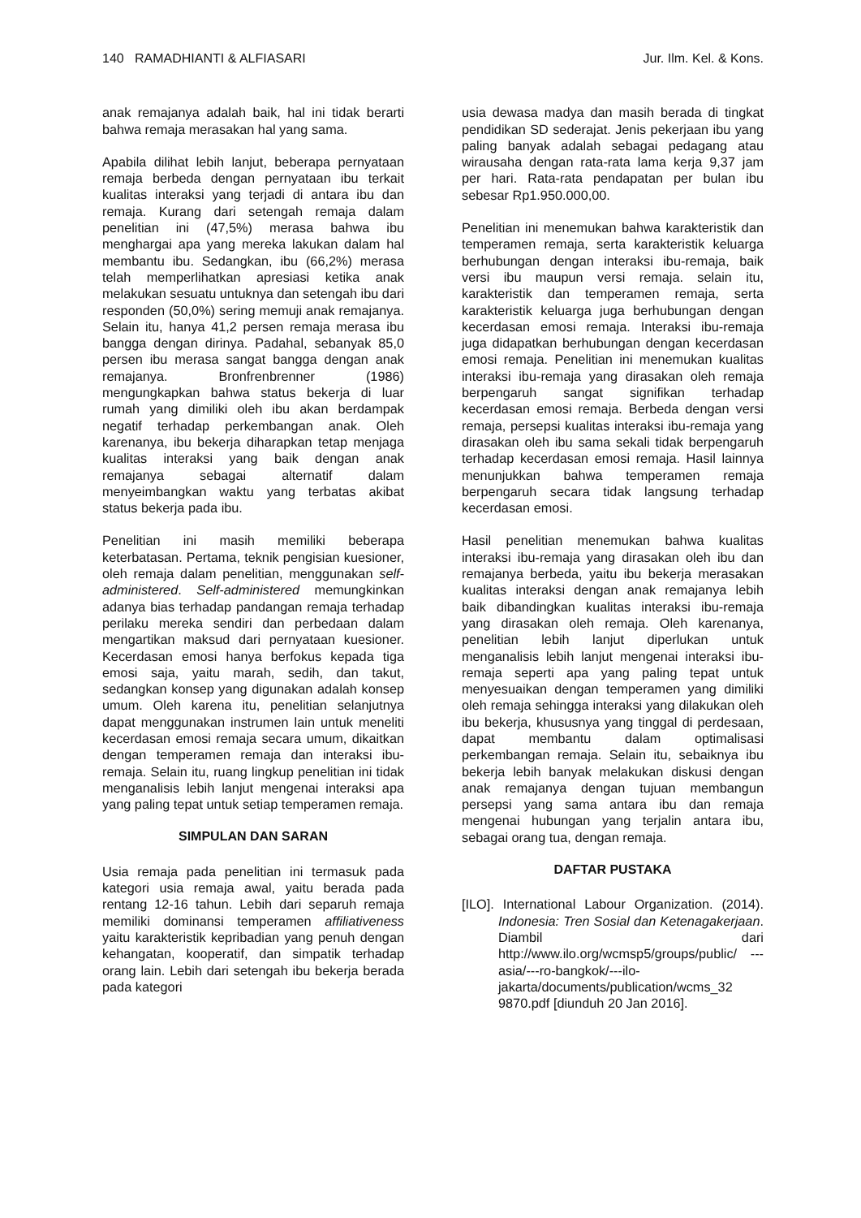140 RAMADHIANTI & ALFIASARI Jur. Ilm. Kel. & Kons.
anak remajanya adalah baik, hal ini tidak berarti bahwa remaja merasakan hal yang sama.
Apabila dilihat lebih lanjut, beberapa pernyataan remaja berbeda dengan pernyataan ibu terkait kualitas interaksi yang terjadi di antara ibu dan remaja. Kurang dari setengah remaja dalam penelitian ini (47,5%) merasa bahwa ibu menghargai apa yang mereka lakukan dalam hal membantu ibu. Sedangkan, ibu (66,2%) merasa telah memperlihatkan apresiasi ketika anak melakukan sesuatu untuknya dan setengah ibu dari responden (50,0%) sering memuji anak remajanya. Selain itu, hanya 41,2 persen remaja merasa ibu bangga dengan dirinya. Padahal, sebanyak 85,0 persen ibu merasa sangat bangga dengan anak remajanya. Bronfrenbrenner (1986) mengungkapkan bahwa status bekerja di luar rumah yang dimiliki oleh ibu akan berdampak negatif terhadap perkembangan anak. Oleh karenanya, ibu bekerja diharapkan tetap menjaga kualitas interaksi yang baik dengan anak remajanya sebagai alternatif dalam menyeimbangkan waktu yang terbatas akibat status bekerja pada ibu.
Penelitian ini masih memiliki beberapa keterbatasan. Pertama, teknik pengisian kuesioner, oleh remaja dalam penelitian, menggunakan self-administered. Self-administered memungkinkan adanya bias terhadap pandangan remaja terhadap perilaku mereka sendiri dan perbedaan dalam mengartikan maksud dari pernyataan kuesioner. Kecerdasan emosi hanya berfokus kepada tiga emosi saja, yaitu marah, sedih, dan takut, sedangkan konsep yang digunakan adalah konsep umum. Oleh karena itu, penelitian selanjutnya dapat menggunakan instrumen lain untuk meneliti kecerdasan emosi remaja secara umum, dikaitkan dengan temperamen remaja dan interaksi ibu-remaja. Selain itu, ruang lingkup penelitian ini tidak menganalisis lebih lanjut mengenai interaksi apa yang paling tepat untuk setiap temperamen remaja.
SIMPULAN DAN SARAN
Usia remaja pada penelitian ini termasuk pada kategori usia remaja awal, yaitu berada pada rentang 12-16 tahun. Lebih dari separuh remaja memiliki dominansi temperamen affiliativeness yaitu karakteristik kepribadian yang penuh dengan kehangatan, kooperatif, dan simpatik terhadap orang lain. Lebih dari setengah ibu bekerja berada pada kategori
usia dewasa madya dan masih berada di tingkat pendidikan SD sederajat. Jenis pekerjaan ibu yang paling banyak adalah sebagai pedagang atau wirausaha dengan rata-rata lama kerja 9,37 jam per hari. Rata-rata pendapatan per bulan ibu sebesar Rp1.950.000,00.
Penelitian ini menemukan bahwa karakteristik dan temperamen remaja, serta karakteristik keluarga berhubungan dengan interaksi ibu-remaja, baik versi ibu maupun versi remaja. selain itu, karakteristik dan temperamen remaja, serta karakteristik keluarga juga berhubungan dengan kecerdasan emosi remaja. Interaksi ibu-remaja juga didapatkan berhubungan dengan kecerdasan emosi remaja. Penelitian ini menemukan kualitas interaksi ibu-remaja yang dirasakan oleh remaja berpengaruh sangat signifikan terhadap kecerdasan emosi remaja. Berbeda dengan versi remaja, persepsi kualitas interaksi ibu-remaja yang dirasakan oleh ibu sama sekali tidak berpengaruh terhadap kecerdasan emosi remaja. Hasil lainnya menunjukkan bahwa temperamen remaja berpengaruh secara tidak langsung terhadap kecerdasan emosi.
Hasil penelitian menemukan bahwa kualitas interaksi ibu-remaja yang dirasakan oleh ibu dan remajanya berbeda, yaitu ibu bekerja merasakan kualitas interaksi dengan anak remajanya lebih baik dibandingkan kualitas interaksi ibu-remaja yang dirasakan oleh remaja. Oleh karenanya, penelitian lebih lanjut diperlukan untuk menganalisis lebih lanjut mengenai interaksi ibu-remaja seperti apa yang paling tepat untuk menyesuaikan dengan temperamen yang dimiliki oleh remaja sehingga interaksi yang dilakukan oleh ibu bekerja, khususnya yang tinggal di perdesaan, dapat membantu dalam optimalisasi perkembangan remaja. Selain itu, sebaiknya ibu bekerja lebih banyak melakukan diskusi dengan anak remajanya dengan tujuan membangun persepsi yang sama antara ibu dan remaja mengenai hubungan yang terjalin antara ibu, sebagai orang tua, dengan remaja.
DAFTAR PUSTAKA
[ILO]. International Labour Organization. (2014). Indonesia: Tren Sosial dan Ketenagakerjaan. Diambil dari http://www.ilo.org/wcmsp5/groups/public/ ---asia/---ro-bangkok/---ilo-jakarta/documents/publication/wcms_32 9870.pdf [diunduh 20 Jan 2016].